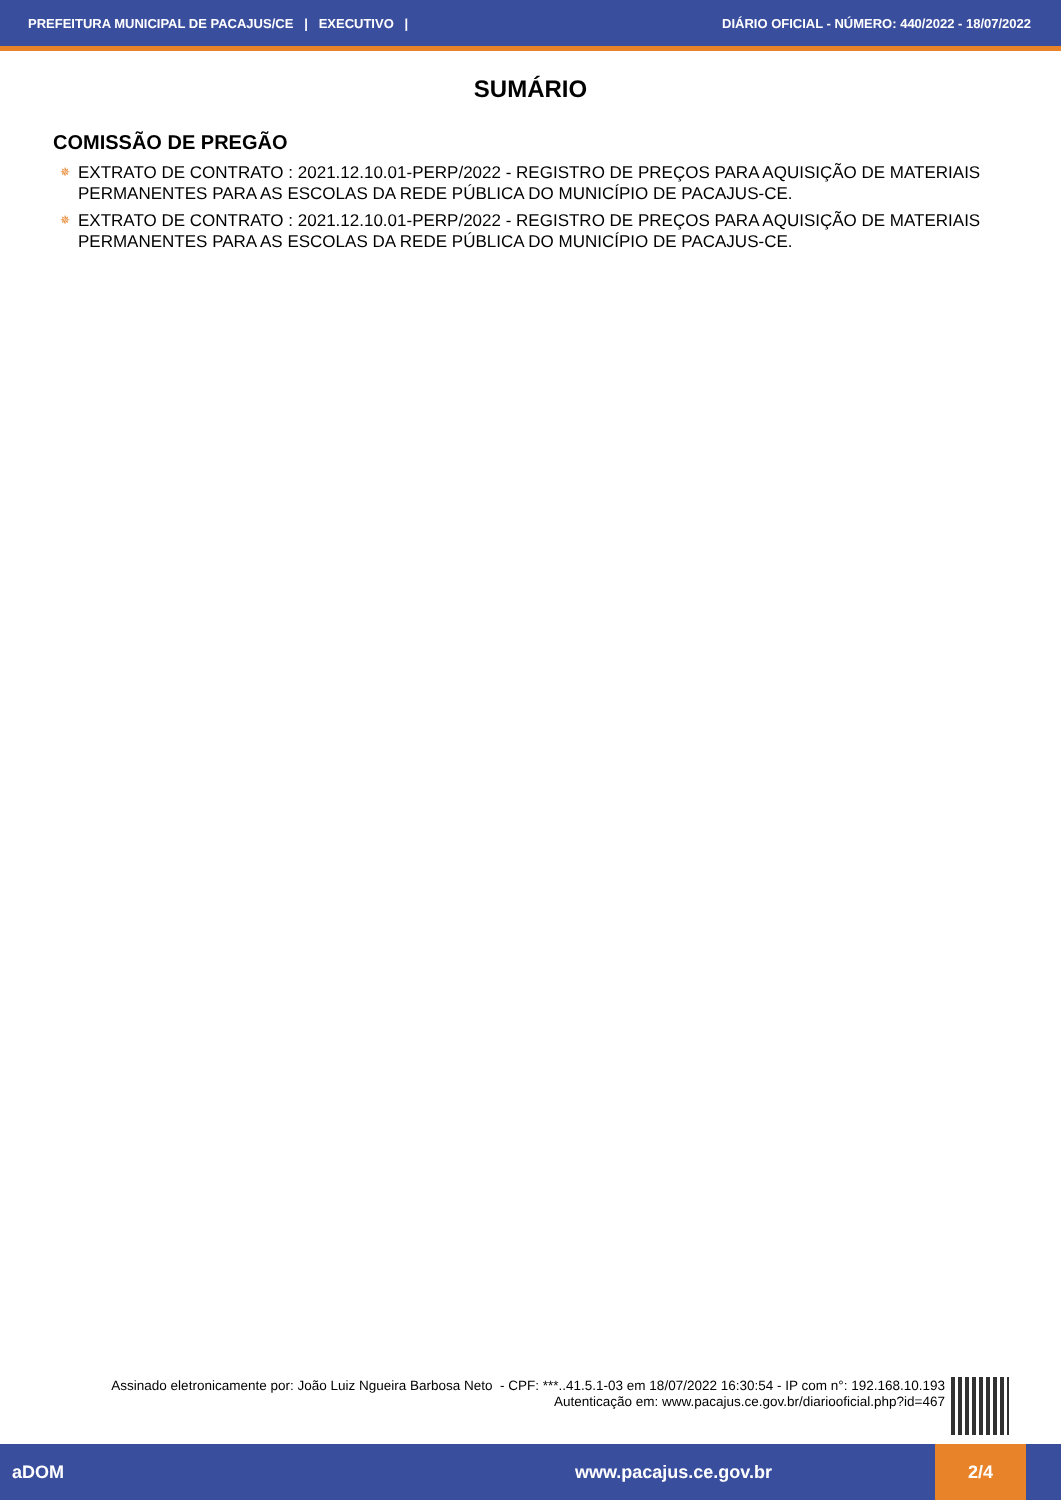PREFEITURA MUNICIPAL DE PACAJUS/CE | EXECUTIVO | DIÁRIO OFICIAL - NÚMERO: 440/2022 - 18/07/2022
SUMÁRIO
COMISSÃO DE PREGÃO
✵ EXTRATO DE CONTRATO : 2021.12.10.01-PERP/2022 - REGISTRO DE PREÇOS PARA AQUISIÇÃO DE MATERIAIS PERMANENTES PARA AS ESCOLAS DA REDE PÚBLICA DO MUNICÍPIO DE PACAJUS-CE.
✵ EXTRATO DE CONTRATO : 2021.12.10.01-PERP/2022 - REGISTRO DE PREÇOS PARA AQUISIÇÃO DE MATERIAIS PERMANENTES PARA AS ESCOLAS DA REDE PÚBLICA DO MUNICÍPIO DE PACAJUS-CE.
Assinado eletronicamente por: João Luiz Ngueira Barbosa Neto - CPF: ***..41.5.1-03 em 18/07/2022 16:30:54 - IP com n°: 192.168.10.193
Autenticação em: www.pacajus.ce.gov.br/diariooficial.php?id=467
aDOM www.pacajus.ce.gov.br 2/4